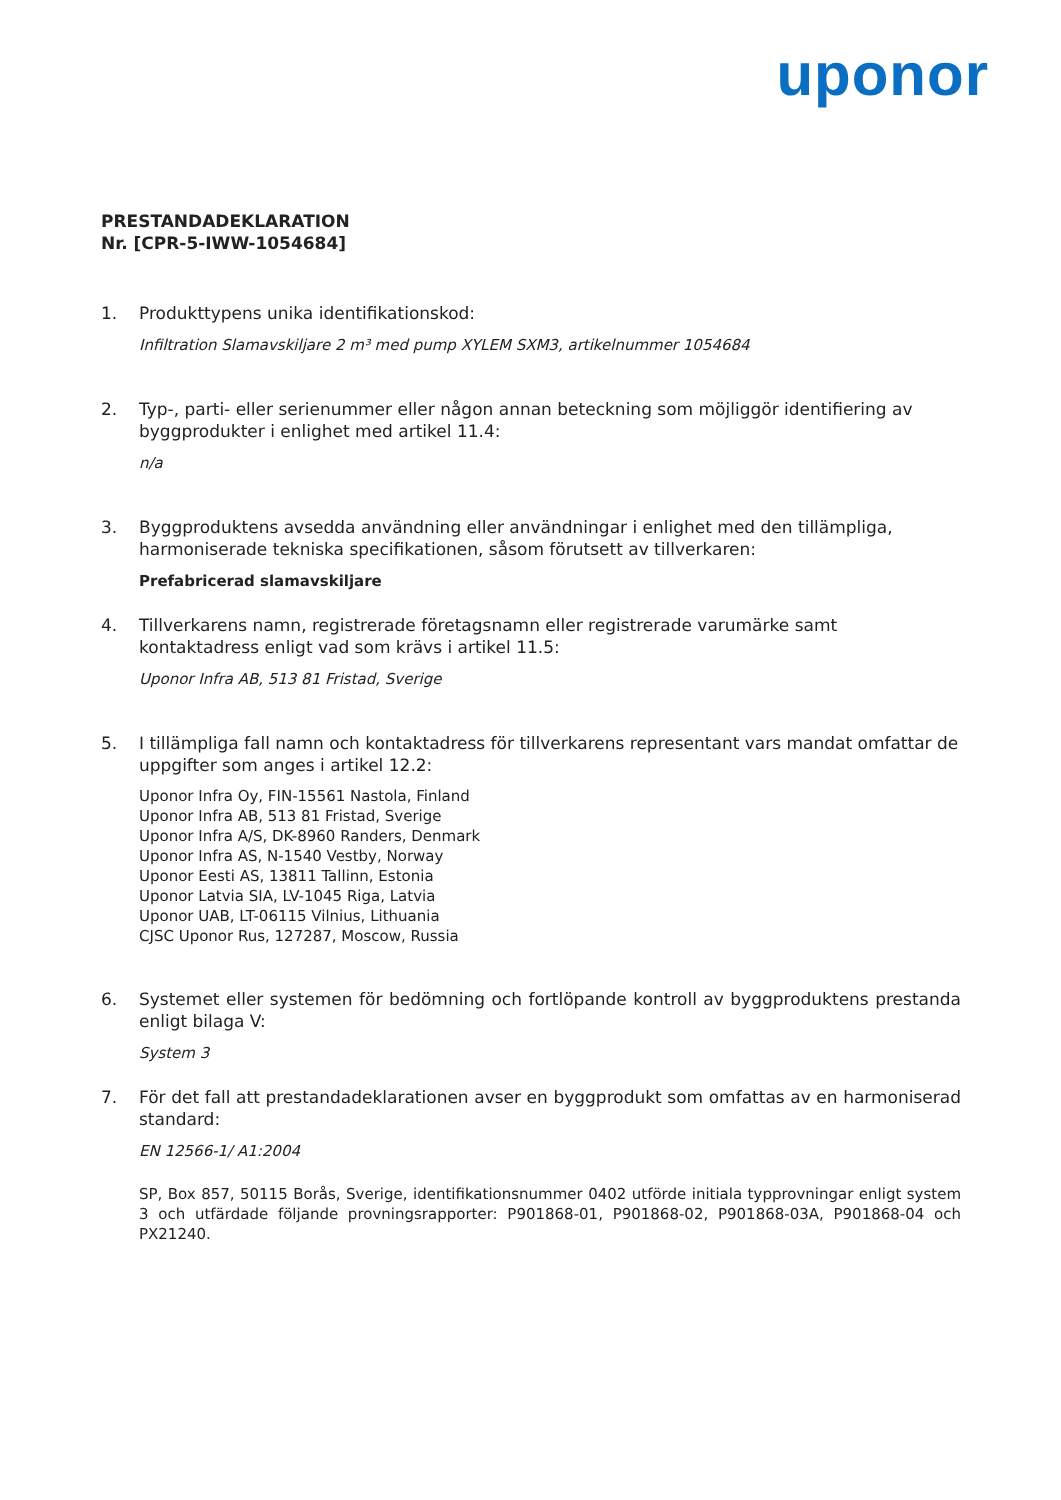uponor
PRESTANDADEKLARATION
Nr. [CPR-5-IWW-1054684]
1. Produkttypens unika identifikationskod:
Infiltration Slamavskiljare 2 m³ med pump XYLEM SXM3, artikelnummer 1054684
2. Typ-, parti- eller serienummer eller någon annan beteckning som möjliggör identifiering av byggprodukter i enlighet med artikel 11.4:
n/a
3. Byggproduktens avsedda användning eller användningar i enlighet med den tillämpliga, harmoniserade tekniska specifikationen, såsom förutsett av tillverkaren:
Prefabricerad slamavskiljare
4. Tillverkarens namn, registrerade företagsnamn eller registrerade varumärke samt kontaktadress enligt vad som krävs i artikel 11.5:
Uponor Infra AB, 513 81 Fristad, Sverige
5. I tillämpliga fall namn och kontaktadress för tillverkarens representant vars mandat omfattar de uppgifter som anges i artikel 12.2:
Uponor Infra Oy, FIN-15561 Nastola, Finland
Uponor Infra AB, 513 81 Fristad, Sverige
Uponor Infra A/S, DK-8960 Randers, Denmark
Uponor Infra AS, N-1540 Vestby, Norway
Uponor Eesti AS, 13811 Tallinn, Estonia
Uponor Latvia SIA, LV-1045 Riga, Latvia
Uponor UAB, LT-06115 Vilnius, Lithuania
CJSC Uponor Rus, 127287, Moscow, Russia
6. Systemet eller systemen för bedömning och fortlöpande kontroll av byggproduktens prestanda enligt bilaga V:
System 3
7. För det fall att prestandadeklarationen avser en byggprodukt som omfattas av en harmoniserad standard:
EN 12566-1/ A1:2004
SP, Box 857, 50115 Borås, Sverige, identifikationsnummer 0402 utförde initiala typprovningar enligt system 3 och utfärdade följande provningsrapporter: P901868-01, P901868-02, P901868-03A, P901868-04 och PX21240.